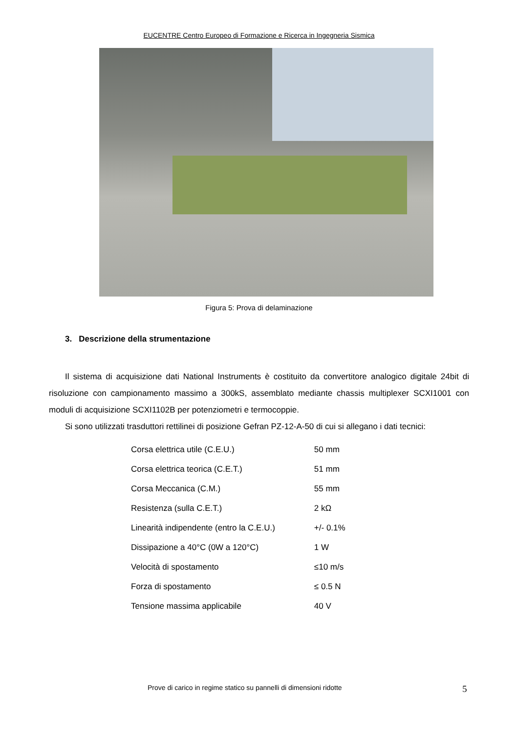EUCENTRE Centro Europeo di Formazione e Ricerca in Ingegneria Sismica
Figura 5: Prova di delaminazione
3. Descrizione della strumentazione
Il sistema di acquisizione dati National Instruments è costituito da convertitore analogico digitale 24bit di risoluzione con campionamento massimo a 300kS, assemblato mediante chassis multiplexer SCXI1001 con moduli di acquisizione SCXI1102B per potenziometri e termocoppie.
Si sono utilizzati trasduttori rettilinei di posizione Gefran PZ-12-A-50 di cui si allegano i dati tecnici:
| Corsa elettrica utile (C.E.U.) | 50 mm |
| Corsa elettrica teorica (C.E.T.) | 51 mm |
| Corsa Meccanica (C.M.) | 55 mm |
| Resistenza (sulla C.E.T.) | 2 kΩ |
| Linearità indipendente (entro la C.E.U.) | +/- 0.1% |
| Dissipazione a 40°C (0W a 120°C) | 1 W |
| Velocità di spostamento | ≤10 m/s |
| Forza di spostamento | ≤ 0.5 N |
| Tensione massima applicabile | 40 V |
Prove di carico in regime statico su pannelli di dimensioni ridotte 5